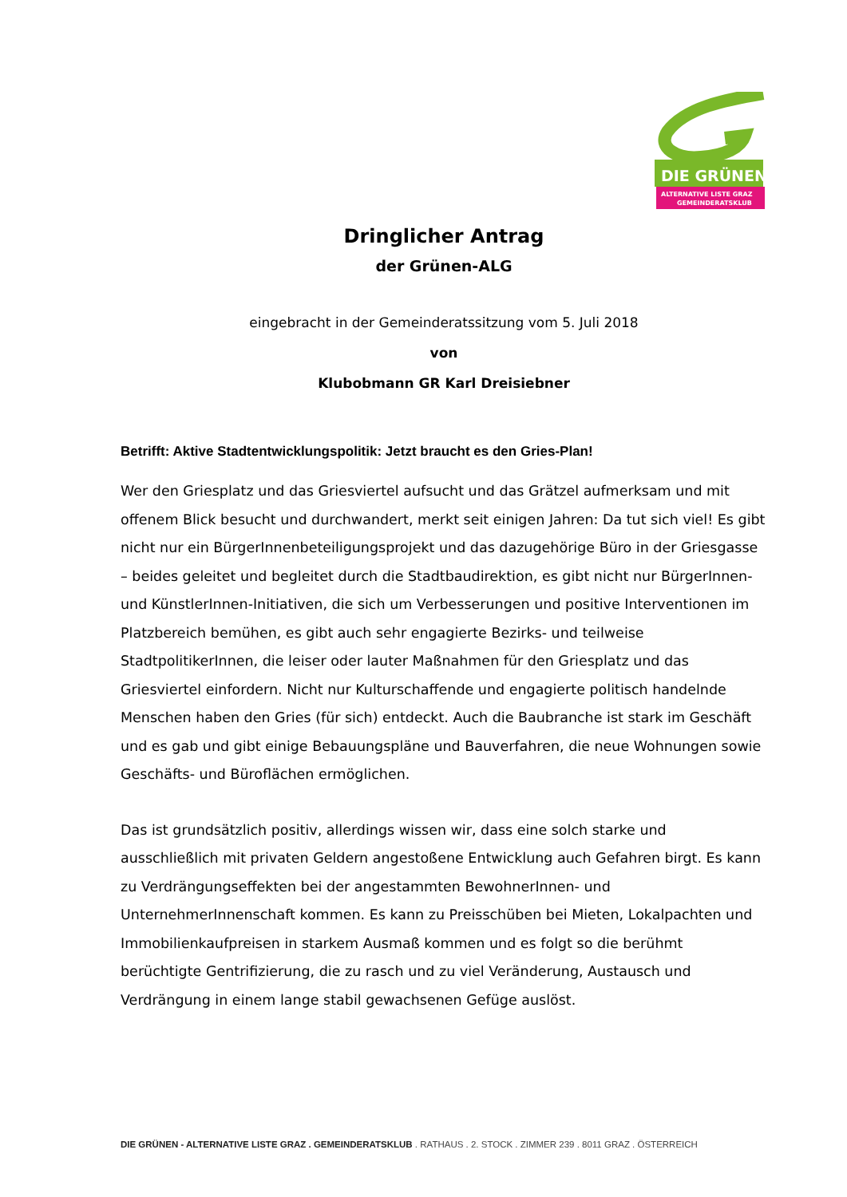DIE GRÜNEN
ALTERNATIVE LISTE GRAZ
GEMEINDERATSKLUB
Dringlicher Antrag
der Grünen-ALG
eingebracht in der Gemeinderatssitzung vom 5. Juli 2018
von
Klubobmann GR Karl Dreisiebner
Betrifft: Aktive Stadtentwicklungspolitik: Jetzt braucht es den Gries-Plan!
Wer den Griesplatz und das Griesviertel aufsucht und das Grätzel aufmerksam und mit offenem Blick besucht und durchwandert, merkt seit einigen Jahren: Da tut sich viel! Es gibt nicht nur ein BürgerInnenbeteiligungsprojekt und das dazugehörige Büro in der Griesgasse – beides geleitet und begleitet durch die Stadtbaudirektion, es gibt nicht nur BürgerInnen- und KünstlerInnen-Initiativen, die sich um Verbesserungen und positive Interventionen im Platzbereich bemühen, es gibt auch sehr engagierte Bezirks- und teilweise StadtpolitikerInnen, die leiser oder lauter Maßnahmen für den Griesplatz und das Griesviertel einfordern. Nicht nur Kulturschaffende und engagierte politisch handelnde Menschen haben den Gries (für sich) entdeckt. Auch die Baubranche ist stark im Geschäft und es gab und gibt einige Bebauungspläne und Bauverfahren, die neue Wohnungen sowie Geschäfts- und Büroflächen ermöglichen.
Das ist grundsätzlich positiv, allerdings wissen wir, dass eine solch starke und ausschließlich mit privaten Geldern angestoßene Entwicklung auch Gefahren birgt. Es kann zu Verdrängungseffekten bei der angestammten BewohnerInnen- und UnternehmerInnenschaft kommen. Es kann zu Preisschüben bei Mieten, Lokalpachten und Immobilienkaufpreisen in starkem Ausmaß kommen und es folgt so die berühmt berüchtigte Gentrifizierung, die zu rasch und zu viel Veränderung, Austausch und Verdrängung in einem lange stabil gewachsenen Gefüge auslöst.
DIE GRÜNEN - ALTERNATIVE LISTE GRAZ . GEMEINDERATSKLUB . RATHAUS . 2. STOCK . ZIMMER 239 . 8011 GRAZ . ÖSTERREICH